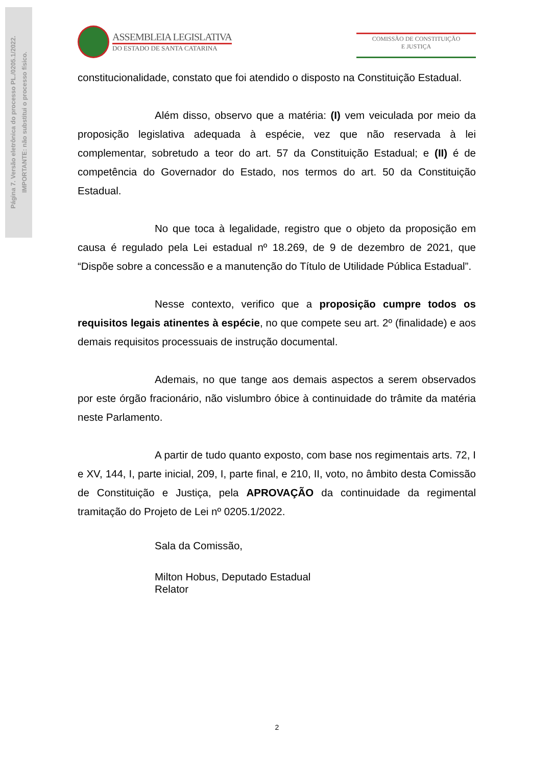Página 7. Versão eletrônica do processo PL./0205.1/2022.
IMPORTANTE: não substitui o processo físico.
ASSEMBLEIA LEGISLATIVA
DO ESTADO DE SANTA CATARINA
COMISSÃO DE CONSTITUIÇÃO
E JUSTIÇA
constitucionalidade, constato que foi atendido o disposto na Constituição Estadual.
Além disso, observo que a matéria: (I) vem veiculada por meio da proposição legislativa adequada à espécie, vez que não reservada à lei complementar, sobretudo a teor do art. 57 da Constituição Estadual; e (II) é de competência do Governador do Estado, nos termos do art. 50 da Constituição Estadual.
No que toca à legalidade, registro que o objeto da proposição em causa é regulado pela Lei estadual nº 18.269, de 9 de dezembro de 2021, que “Dispõe sobre a concessão e a manutenção do Título de Utilidade Pública Estadual”.
Nesse contexto, verifico que a proposição cumpre todos os requisitos legais atinentes à espécie, no que compete seu art. 2º (finalidade) e aos demais requisitos processuais de instrução documental.
Ademais, no que tange aos demais aspectos a serem observados por este órgão fracionário, não vislumbro óbice à continuidade do trâmite da matéria neste Parlamento.
A partir de tudo quanto exposto, com base nos regimentais arts. 72, I e XV, 144, I, parte inicial, 209, I, parte final, e 210, II, voto, no âmbito desta Comissão de Constituição e Justiça, pela APROVAÇÃO da continuidade da regimental tramitação do Projeto de Lei nº 0205.1/2022.
Sala da Comissão,
Milton Hobus, Deputado Estadual
Relator
2